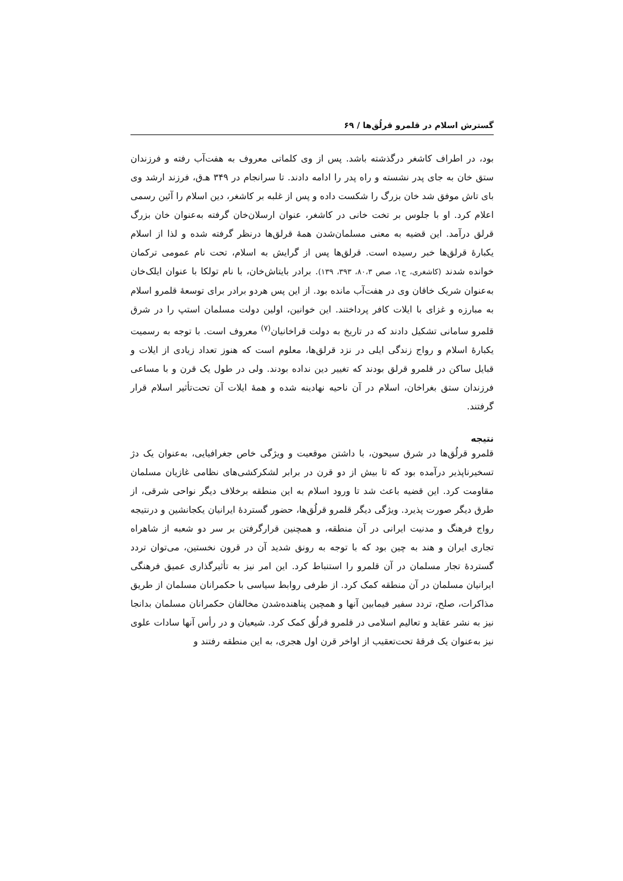گسترش اسلام در قلمرو قرلُق‌ها / ۶۹
بود، در اطراف کاشغر درگذشته باشد. پس از وی کلماتی معروف به هفت‌آب رفته و فرزندان ستق خان به جای پدر نشسته و راه پدر را ادامه دادند. تا سرانجام در ۳۴۹ هـ‌ق، فرزند ارشد وی بای تاش موفق شد خان بزرگ را شکست داده و پس از غلبه بر کاشغر، دین اسلام را آئین رسمی اعلام کرد. او با جلوس بر تخت خانی در کاشغر، عنوان ارسلان‌خان گرفته به‌عنوان خان بزرگ قرلق درآمد. این قضیه به معنی مسلمان‌شدن همهٔ قرلق‌ها درنظر گرفته شده و لذا از اسلام یکبارهٔ قرلق‌ها خبر رسیده است. قرلق‌ها پس از گرایش به اسلام، تحت نام عمومی ترکمان خوانده شدند (کاشغری، ج۱، صص ۸۰،۳، ۳۹۳، ۱۳۹). برادر بایتاش‌خان، با نام تولکا با عنوان ایلک‌خان به‌عنوان شریک خاقان وی در هفت‌آب مانده بود. از این پس هردو برادر برای توسعهٔ قلمرو اسلام به مبارزه و غزای با ایلات کافر پرداختند. این خوانین، اولین دولت مسلمان استپ را در شرق قلمرو سامانی تشکیل دادند که در تاریخ به دولت قراخانیان<sup>(۷)</sup> معروف است. با توجه به رسمیت یکبارهٔ اسلام و رواج زندگی ایلی در نزد قرلق‌ها، معلوم است که هنوز تعداد زیادی از ایلات و قبایل ساکن در قلمرو قرلق بودند که تغییر دین نداده بودند. ولی در طول یک قرن و با مساعی فرزندان ستق بغراخان، اسلام در آن ناحیه نهادینه شده و همهٔ ایلات آن تحت‌تأثیر اسلام قرار گرفتند.
نتیجه
قلمرو قرلُق‌ها در شرق سیحون، با داشتن موقعیت و ویژگی خاص جغرافیایی، به‌عنوان یک دژ تسخیرناپذیر درآمده بود که تا بیش از دو قرن در برابر لشکرکشی‌های نظامی غازیان مسلمان مقاومت کرد. این قضیه باعث شد تا ورود اسلام به این منطقه برخلاف دیگر نواحی شرقی، از طرق دیگر صورت پذیرد. ویژگی دیگر قلمرو قرلُق‌ها، حضور گستردهٔ ایرانیان یکجانشین و درنتیجه رواج فرهنگ و مدنیت ایرانی در آن منطقه، و همچنین قرارگرفتن بر سر دو شعبه از شاهراه تجاری ایران و هند به چین بود که با توجه به رونق شدید آن در قرون نخستین، می‌توان تردد گستردهٔ تجار مسلمان در آن قلمرو را استنباط کرد. این امر نیز به تأثیرگذاری عمیق فرهنگی ایرانیان مسلمان در آن منطقه کمک کرد. از طرفی روابط سیاسی با حکمرانان مسلمان از طریق مذاکرات، صلح، تردد سفیر فیمابین آنها و همچین پناهنده‌شدن مخالفان حکمرانان مسلمان بدانجا نیز به نشر عقاید و تعالیم اسلامی در قلمرو قرلُق کمک کرد. شیعیان و در رأس آنها سادات علوی نیز به‌عنوان یک فرقهٔ تحت‌تعقیب از اواخر قرن اول هجری، به این منطقه رفتند و